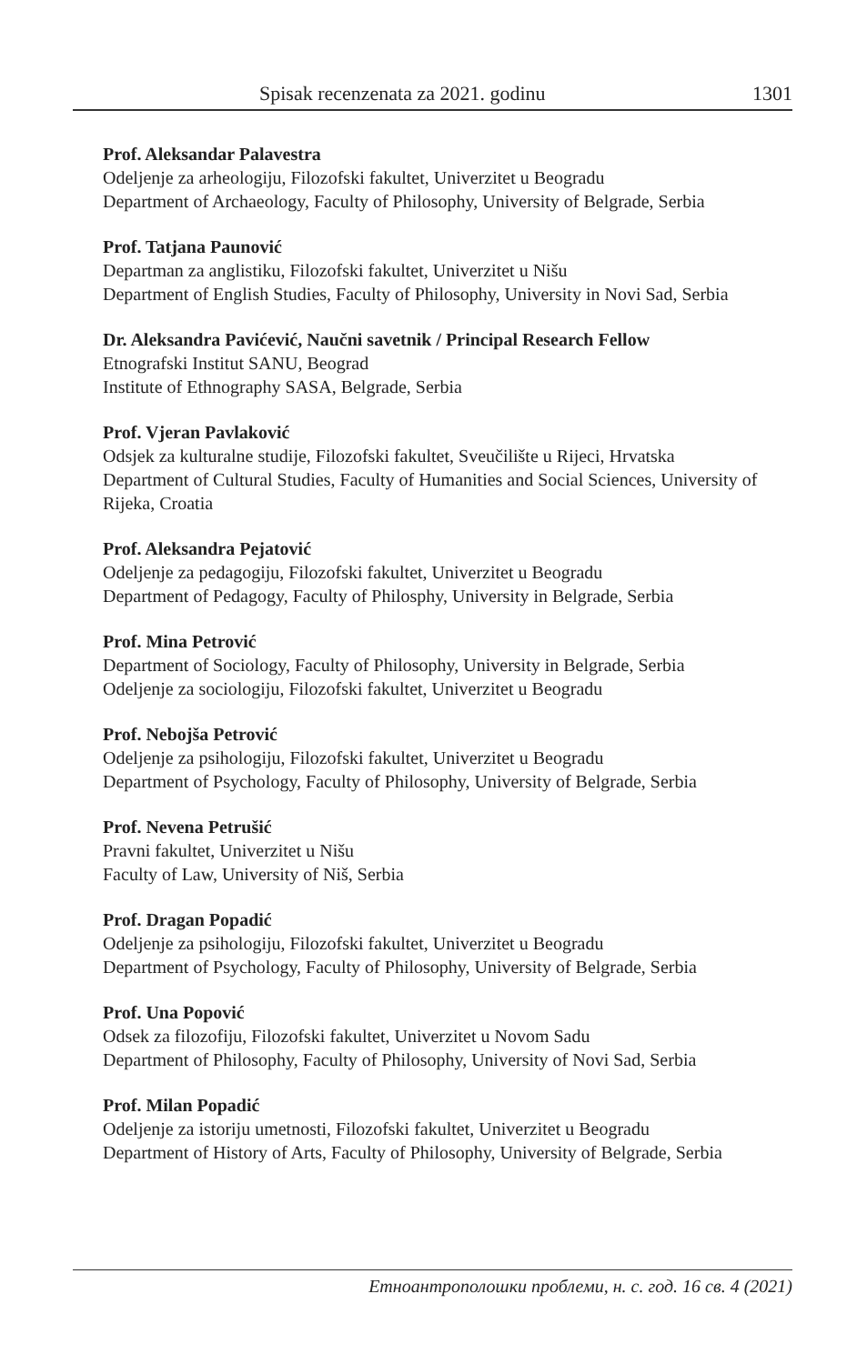Spisak recenzenata za 2021. godinu 1301
Prof. Aleksandar Palavestra
Odeljenje za arheologiju, Filozofski fakultet, Univerzitet u Beogradu
Department of Archaeology, Faculty of Philosophy, University of Belgrade, Serbia
Prof. Tatjana Paunović
Departman za anglistiku, Filozofski fakultet, Univerzitet u Nišu
Department of English Studies, Faculty of Philosophy, University in Novi Sad, Serbia
Dr. Aleksandra Pavićević, Naučni savetnik / Principal Research Fellow
Etnografski Institut SANU, Beograd
Institute of Ethnography SASA, Belgrade, Serbia
Prof. Vjeran Pavlaković
Odsjek za kulturalne studije, Filozofski fakultet, Sveučilište u Rijeci, Hrvatska
Department of Cultural Studies, Faculty of Humanities and Social Sciences, University of Rijeka, Croatia
Prof. Aleksandra Pejatović
Odeljenje za pedagogiju, Filozofski fakultet, Univerzitet u Beogradu
Department of Pedagogy, Faculty of Philosphy, University in Belgrade, Serbia
Prof. Mina Petrović
Department of Sociology, Faculty of Philosophy, University in Belgrade, Serbia
Odeljenje za sociologiju, Filozofski fakultet, Univerzitet u Beogradu
Prof. Nebojša Petrović
Odeljenje za psihologiju, Filozofski fakultet, Univerzitet u Beogradu
Department of Psychology, Faculty of Philosophy, University of Belgrade, Serbia
Prof. Nevena Petrušić
Pravni fakultet, Univerzitet u Nišu
Faculty of Law, University of Niš, Serbia
Prof. Dragan Popadić
Odeljenje za psihologiju, Filozofski fakultet, Univerzitet u Beogradu
Department of Psychology, Faculty of Philosophy, University of Belgrade, Serbia
Prof. Una Popović
Odsek za filozofiju, Filozofski fakultet, Univerzitet u Novom Sadu
Department of Philosophy, Faculty of Philosophy, University of Novi Sad, Serbia
Prof. Milan Popadić
Odeljenje za istoriju umetnosti, Filozofski fakultet, Univerzitet u Beogradu
Department of History of Arts, Faculty of Philosophy, University of Belgrade, Serbia
Етноантрополошки проблеми, н. с. год. 16 св. 4 (2021)